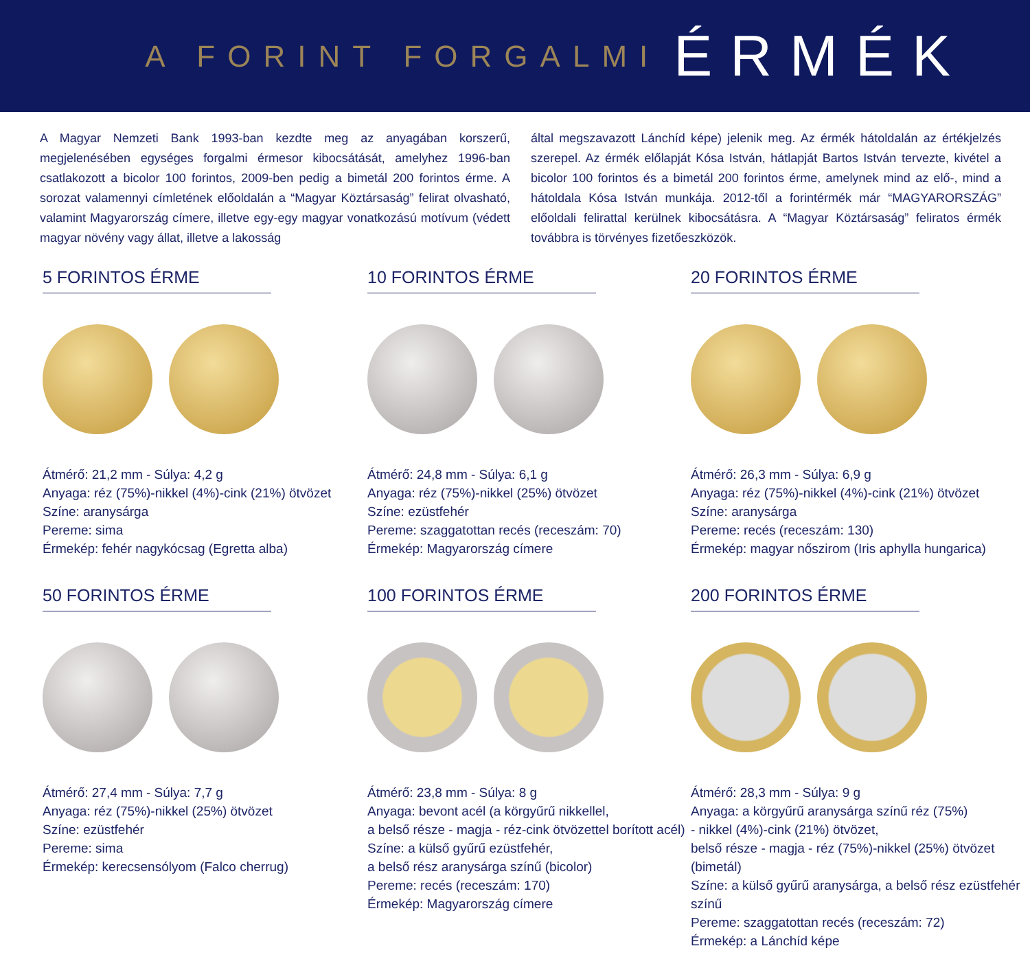A FORINT FORGALMI ÉRMÉK
A Magyar Nemzeti Bank 1993-ban kezdte meg az anyagában korszerű, megjelenésében egységes forgalmi érmesor kibocsátását, amelyhez 1996-ban csatlakozott a bicolor 100 forintos, 2009-ben pedig a bimetál 200 forintos érme. A sorozat valamennyi címletének előoldalán a “Magyar Köztársaság” felirat olvasható, valamint Magyarország címere, illetve egy-egy magyar vonatkozású motívum (védett magyar növény vagy állat, illetve a lakosság
által megszavazott Lánchíd képe) jelenik meg. Az érmék hátoldalán az értékjelzés szerepel. Az érmék előlapját Kósa István, hátlapját Bartos István tervezte, kivétel a bicolor 100 forintos és a bimetál 200 forintos érme, amelynek mind az elő-, mind a hátoldala Kósa István munkája. 2012-től a forintérmék már “MAGYARORSZÁG” előoldali felirattal kerülnek kibocsátásra. A “Magyar Köztársaság” feliratos érmék továbbra is törvényes fizetőeszközök.
5 FORINTOS ÉRME
Átmérő: 21,2 mm - Súlya: 4,2 g
Anyaga: réz (75%)-nikkel (4%)-cink (21%) ötvözet
Színe: aranysárga
Pereme: sima
Érmekép: fehér nagykócsag (Egretta alba)
10 FORINTOS ÉRME
Átmérő: 24,8 mm - Súlya: 6,1 g
Anyaga: réz (75%)-nikkel (25%) ötvözet
Színe: ezüstfehér
Pereme: szaggatottan recés (receszám: 70)
Érmekép: Magyarország címere
20 FORINTOS ÉRME
Átmérő: 26,3 mm - Súlya: 6,9 g
Anyaga: réz (75%)-nikkel (4%)-cink (21%) ötvözet
Színe: aranysárga
Pereme: recés (receszám: 130)
Érmekép: magyar nőszirom (Iris aphylla hungarica)
50 FORINTOS ÉRME
Átmérő: 27,4 mm - Súlya: 7,7 g
Anyaga: réz (75%)-nikkel (25%) ötvözet
Színe: ezüstfehér
Pereme: sima
Érmekép: kerecsensólyom (Falco cherrug)
100 FORINTOS ÉRME
Átmérő: 23,8 mm - Súlya: 8 g
Anyaga: bevont acél (a körgyűrű nikkellel,
a belső része - magja - réz-cink ötvözettel borított acél)
Színe: a külső gyűrű ezüstfehér,
a belső rész aranysárga színű (bicolor)
Pereme: recés (receszám: 170)
Érmekép: Magyarország címere
200 FORINTOS ÉRME
Átmérő: 28,3 mm - Súlya: 9 g
Anyaga: a körgyűrű aranysárga színű réz (75%)
- nikkel (4%)-cink (21%) ötvözet,
belső része - magja - réz (75%)-nikkel (25%) ötvözet (bimetál)
Színe: a külső gyűrű aranysárga, a belső rész ezüstfehér színű
Pereme: szaggatottan recés (receszám: 72)
Érmekép: a Lánchíd képe